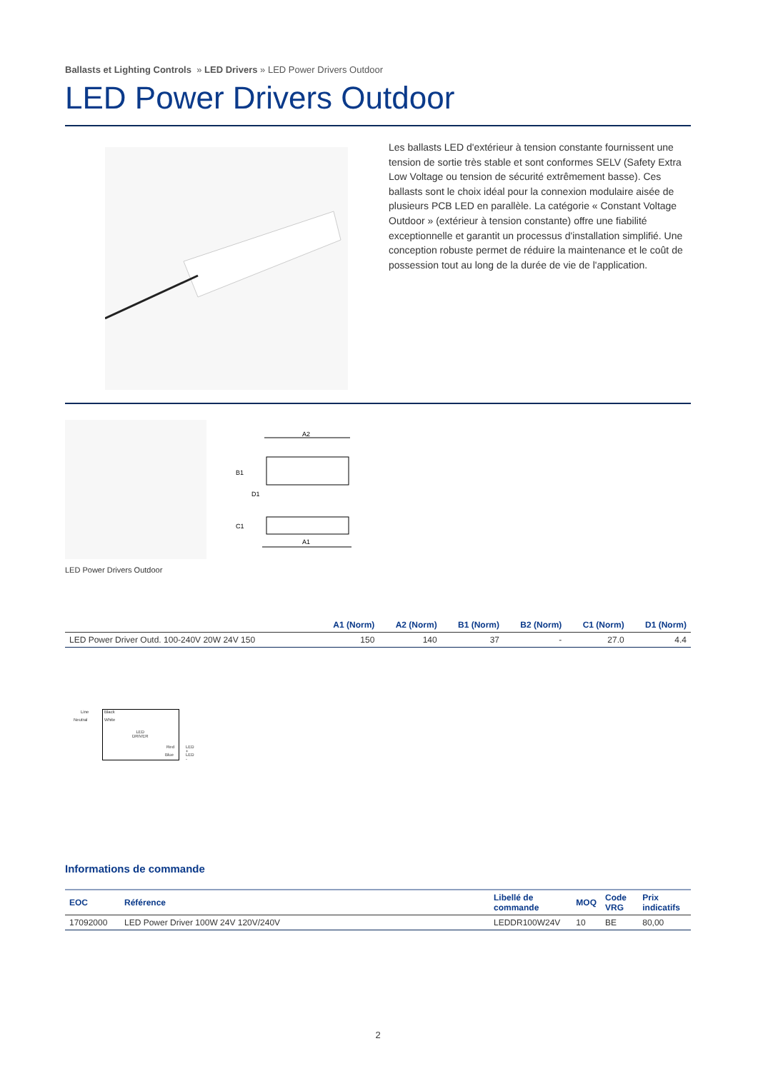Ballasts et Lighting Controls » LED Drivers » LED Power Drivers Outdoor
LED Power Drivers Outdoor
Les ballasts LED d'extérieur à tension constante fournissent une tension de sortie très stable et sont conformes SELV (Safety Extra Low Voltage ou tension de sécurité extrêmement basse). Ces ballasts sont le choix idéal pour la connexion modulaire aisée de plusieurs PCB LED en parallèle. La catégorie « Constant Voltage Outdoor » (extérieur à tension constante) offre une fiabilité exceptionnelle et garantit un processus d'installation simplifié. Une conception robuste permet de réduire la maintenance et le coût de possession tout au long de la durée de vie de l'application.
A2
B1
D1
C1
A1
LED Power Drivers Outdoor
| | A1 (Norm) | A2 (Norm) | B1 (Norm) | B2 (Norm) | C1 (Norm) | D1 (Norm) |
| --- | --- | --- | --- | --- | --- | --- |
| LED Power Driver Outd. 100-240V 20W 24V 150 | 150 | 140 | 37 | - | 27.0 | 4.4 |
Line Black
Neutral White
LED
DRIVER
Red LED +
Blue LED -
Informations de commande
| EOC | Référence | Libellé de commande | MOQ | Code VRG | Prix indicatifs |
| --- | --- | --- | --- | --- | --- |
| 17092000 | LED Power Driver 100W 24V 120V/240V | LEDDR100W24V | 10 | BE | 80,00 |
2